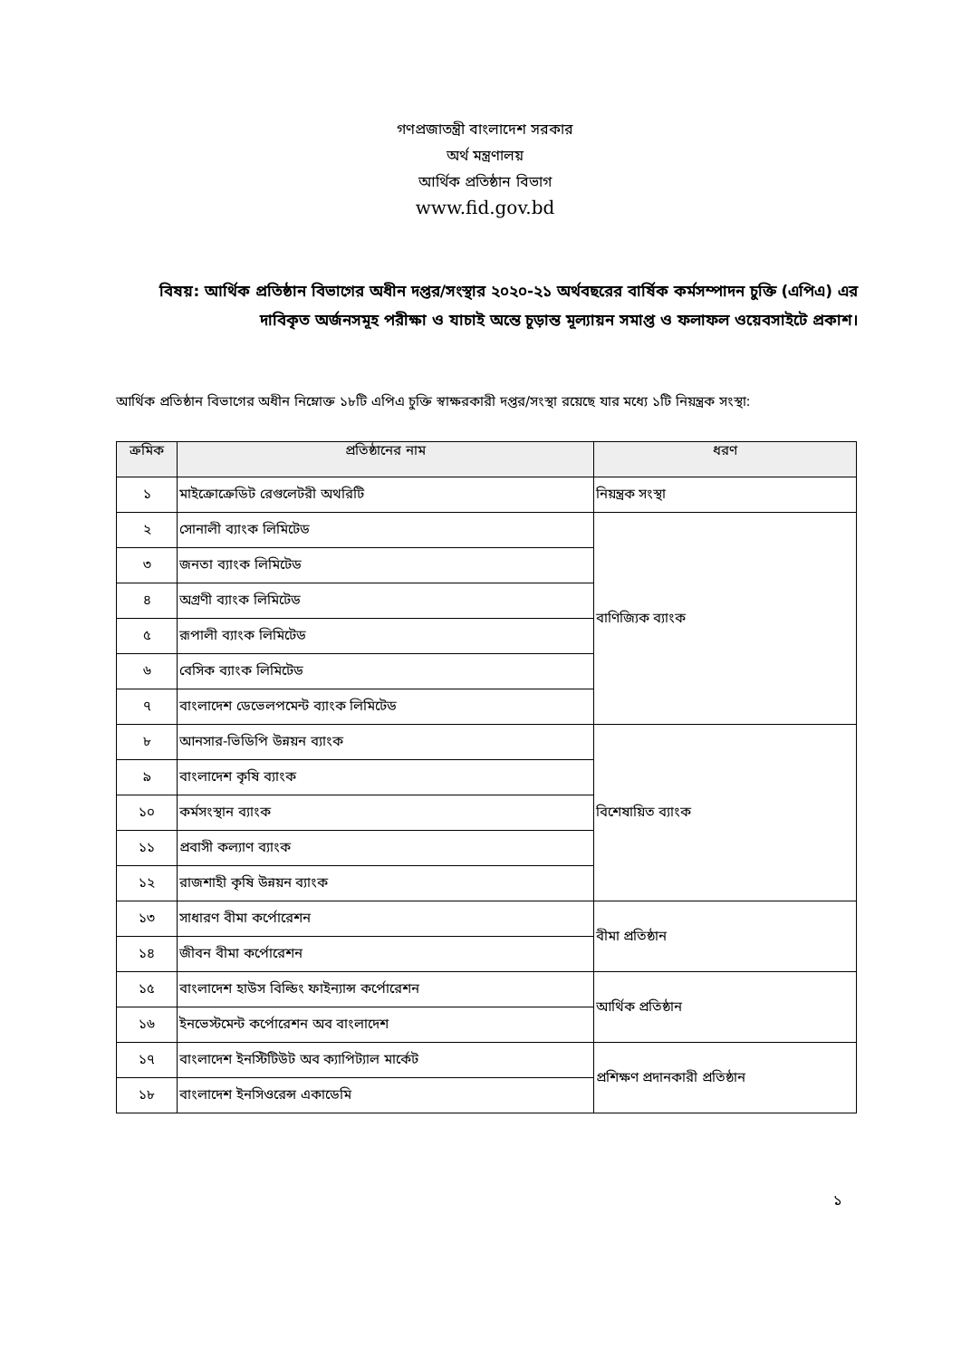গণপ্রজাতন্ত্রী বাংলাদেশ সরকার
অর্থ মন্ত্রণালয়
আর্থিক প্রতিষ্ঠান বিভাগ
www.fid.gov.bd
বিষয়: আর্থিক প্রতিষ্ঠান বিভাগের অধীন দপ্তর/সংস্থার ২০২০-২১ অর্থবছরের বার্ষিক কর্মসম্পাদন চুক্তি (এপিএ) এর দাবিকৃত অর্জনসমূহ পরীক্ষা ও যাচাই অন্তে চূড়ান্ত মূল্যায়ন সমাপ্ত ও ফলাফল ওয়েবসাইটে প্রকাশ।
আর্থিক প্রতিষ্ঠান বিভাগের অধীন নিম্নোক্ত ১৮টি এপিএ চুক্তি স্বাক্ষরকারী দপ্তর/সংস্থা রয়েছে যার মধ্যে ১টি নিয়ন্ত্রক সংস্থা:
| ক্রমিক | প্রতিষ্ঠানের নাম | ধরণ |
| --- | --- | --- |
| ১ | মাইক্রোক্রেডিট রেগুলেটরী অথরিটি | নিয়ন্ত্রক সংস্থা |
| ২ | সোনালী ব্যাংক লিমিটেড | বাণিজ্যিক ব্যাংক |
| ৩ | জনতা ব্যাংক লিমিটেড | |
| ৪ | অগ্রণী ব্যাংক লিমিটেড | |
| ৫ | রূপালী ব্যাংক লিমিটেড | |
| ৬ | বেসিক ব্যাংক লিমিটেড | |
| ৭ | বাংলাদেশ ডেভেলপমেন্ট ব্যাংক লিমিটেড | |
| ৮ | আনসার-ভিডিপি উন্নয়ন ব্যাংক | বিশেষায়িত ব্যাংক |
| ৯ | বাংলাদেশ কৃষি ব্যাংক | |
| ১০ | কর্মসংস্থান ব্যাংক | |
| ১১ | প্রবাসী কল্যাণ ব্যাংক | |
| ১২ | রাজশাহী কৃষি উন্নয়ন ব্যাংক | |
| ১৩ | সাধারণ বীমা কর্পোরেশন | বীমা প্রতিষ্ঠান |
| ১৪ | জীবন বীমা কর্পোরেশন | |
| ১৫ | বাংলাদেশ হাউস বিল্ডিং ফাইন্যান্স কর্পোরেশন | আর্থিক প্রতিষ্ঠান |
| ১৬ | ইনভেস্টমেন্ট কর্পোরেশন অব বাংলাদেশ | |
| ১৭ | বাংলাদেশ ইনস্টিটিউট অব ক্যাপিট্যাল মার্কেট | প্রশিক্ষণ প্রদানকারী প্রতিষ্ঠান |
| ১৮ | বাংলাদেশ ইনসিওরেন্স একাডেমি | |
১